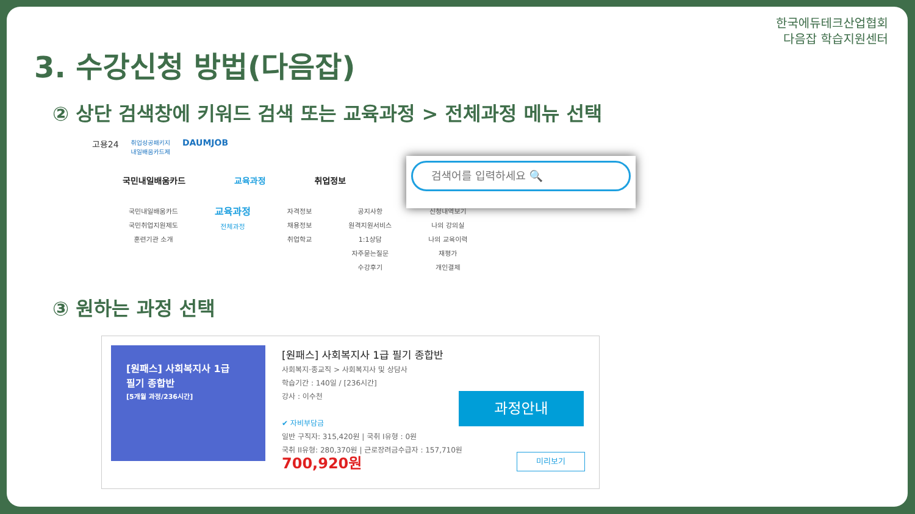한국에듀테크산업협회
다음잡 학습지원센터
3. 수강신청 방법(다음잡)
② 상단 검색창에 키워드 검색 또는 교육과정 > 전체과정 메뉴 선택
고용24 취업성공패키지
내일배움카드제 DAUMJOB
국민내일배움카드 교육과정 취업정보
국민내일배움카드
국민취업지원제도
훈련기관 소개
교육과정
전체과정
자격정보
채용정보
취업학교
공지사항
원격지원서비스
1:1상담
자주묻는질문
수강후기
신청내역보기
나의 강의실
나의 교육이력
재평가
개인결제
검색어를 입력하세요 🔍
③ 원하는 과정 선택
[원패스] 사회복지사 1급
필기 종합반
[5개월 과정/236시간]
[원패스] 사회복지사 1급 필기 종합반
사회복지·종교직 > 사회복지사 및 상담사
학습기간 : 140일 / [236시간]
강사 : 이수천
✔ 자비부담금
일반 구직자: 315,420원 | 국취 I유형 : 0원
국취 II유형: 280,370원 | 근로장려금수급자 : 157,710원
700,920원
과정안내
미리보기